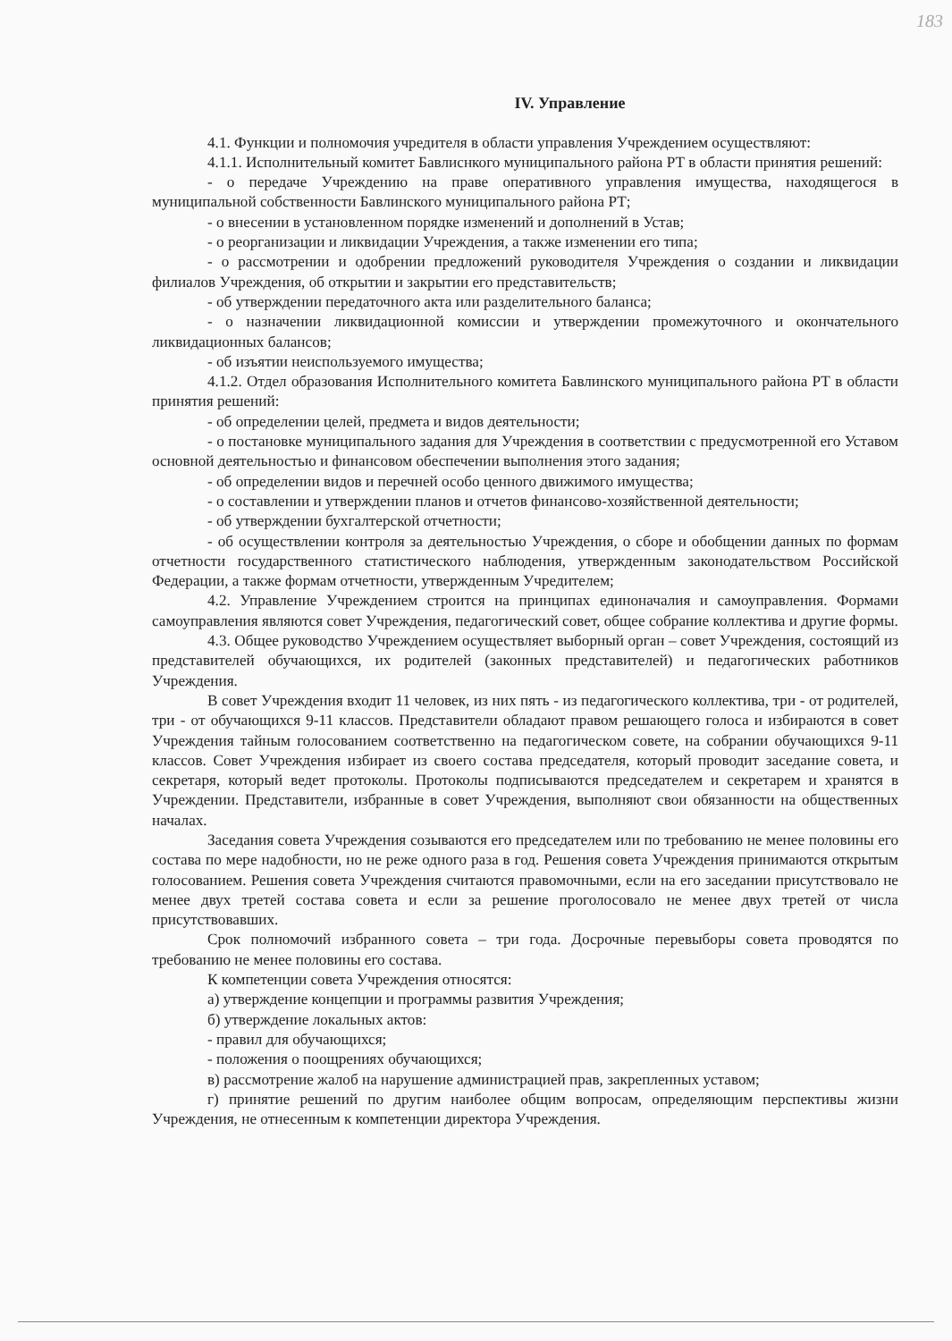183
IV. Управление
4.1. Функции и полномочия учредителя в области управления Учреждением осуществляют:
4.1.1. Исполнительный комитет Бавлиснкого муниципального района РТ в области принятия решений:
- о передаче Учреждению на праве оперативного управления имущества, находящегося в муниципальной собственности Бавлинского муниципального района РТ;
- о внесении в установленном порядке изменений и дополнений в Устав;
- о реорганизации и ликвидации Учреждения, а также изменении его типа;
- о рассмотрении и одобрении предложений руководителя Учреждения о создании и ликвидации филиалов Учреждения, об открытии и закрытии его представительств;
- об утверждении передаточного акта или разделительного баланса;
- о назначении ликвидационной комиссии и утверждении промежуточного и окончательного ликвидационных балансов;
- об изъятии неиспользуемого имущества;
4.1.2. Отдел образования Исполнительного комитета Бавлинского муниципального района РТ в области принятия решений:
- об определении целей, предмета и видов деятельности;
- о постановке муниципального задания для Учреждения в соответствии с предусмотренной его Уставом основной деятельностью и финансовом обеспечении выполнения этого задания;
- об определении видов и перечней особо ценного движимого имущества;
- о составлении и утверждении планов и отчетов финансово-хозяйственной деятельности;
- об утверждении бухгалтерской отчетности;
- об осуществлении контроля за деятельностью Учреждения, о сборе и обобщении данных по формам отчетности государственного статистического наблюдения, утвержденным законодательством Российской Федерации, а также формам отчетности, утвержденным Учредителем;
4.2. Управление Учреждением строится на принципах единоначалия и самоуправления. Формами самоуправления являются совет Учреждения, педагогический совет, общее собрание коллектива и другие формы.
4.3. Общее руководство Учреждением осуществляет выборный орган – совет Учреждения, состоящий из представителей обучающихся, их родителей (законных представителей) и педагогических работников Учреждения.
В совет Учреждения входит 11 человек, из них пять - из педагогического коллектива, три - от родителей, три - от обучающихся 9-11 классов. Представители обладают правом решающего голоса и избираются в совет Учреждения тайным голосованием соответственно на педагогическом совете, на собрании обучающихся 9-11 классов. Совет Учреждения избирает из своего состава председателя, который проводит заседание совета, и секретаря, который ведет протоколы. Протоколы подписываются председателем и секретарем и хранятся в Учреждении. Представители, избранные в совет Учреждения, выполняют свои обязанности на общественных началах.
Заседания совета Учреждения созываются его председателем или по требованию не менее половины его состава по мере надобности, но не реже одного раза в год. Решения совета Учреждения принимаются открытым голосованием. Решения совета Учреждения считаются правомочными, если на его заседании присутствовало не менее двух третей состава совета и если за решение проголосовало не менее двух третей от числа присутствовавших.
Срок полномочий избранного совета – три года. Досрочные перевыборы совета проводятся по требованию не менее половины его состава.
К компетенции совета Учреждения относятся:
а) утверждение концепции и программы развития Учреждения;
б) утверждение локальных актов:
- правил для обучающихся;
- положения о поощрениях обучающихся;
в) рассмотрение жалоб на нарушение администрацией прав, закрепленных уставом;
г) принятие решений по другим наиболее общим вопросам, определяющим перспективы жизни Учреждения, не отнесенным к компетенции директора Учреждения.